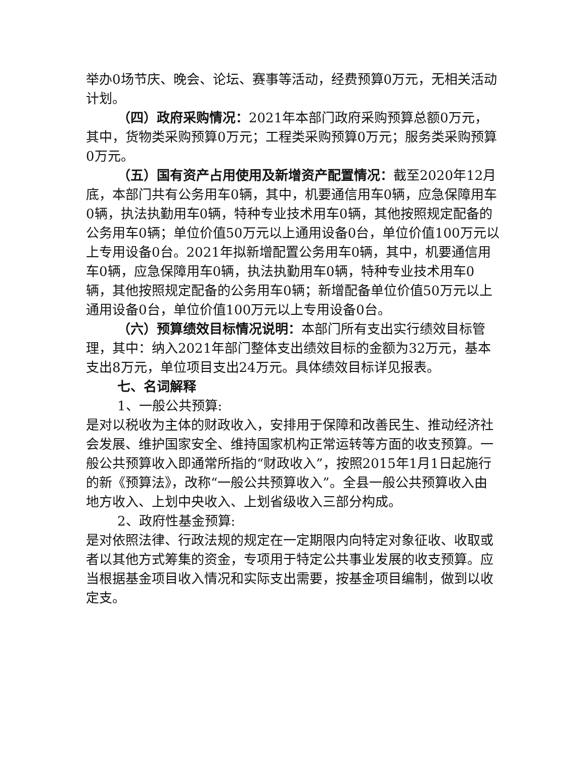举办0场节庆、晚会、论坛、赛事等活动，经费预算0万元，无相关活动计划。
（四）政府采购情况：2021年本部门政府采购预算总额0万元，其中，货物类采购预算0万元；工程类采购预算0万元；服务类采购预算0万元。
（五）国有资产占用使用及新增资产配置情况：截至2020年12月底，本部门共有公务用车0辆，其中，机要通信用车0辆，应急保障用车0辆，执法执勤用车0辆，特种专业技术用车0辆，其他按照规定配备的公务用车0辆；单位价值50万元以上通用设备0台，单位价值100万元以上专用设备0台。2021年拟新增配置公务用车0辆，其中，机要通信用车0辆，应急保障用车0辆，执法执勤用车0辆，特种专业技术用车0辆，其他按照规定配备的公务用车0辆；新增配备单位价值50万元以上通用设备0台，单位价值100万元以上专用设备0台。
（六）预算绩效目标情况说明：本部门所有支出实行绩效目标管理，其中：纳入2021年部门整体支出绩效目标的金额为32万元，基本支出8万元，单位项目支出24万元。具体绩效目标详见报表。
七、名词解释
1、一般公共预算:
是对以税收为主体的财政收入，安排用于保障和改善民生、推动经济社会发展、维护国家安全、维持国家机构正常运转等方面的收支预算。一般公共预算收入即通常所指的“财政收入”，按照2015年1月1日起施行的新《预算法》，改称“一般公共预算收入”。全县一般公共预算收入由地方收入、上划中央收入、上划省级收入三部分构成。
2、政府性基金预算:
是对依照法律、行政法规的规定在一定期限内向特定对象征收、收取或者以其他方式筹集的资金，专项用于特定公共事业发展的收支预算。应当根据基金项目收入情况和实际支出需要，按基金项目编制，做到以收定支。